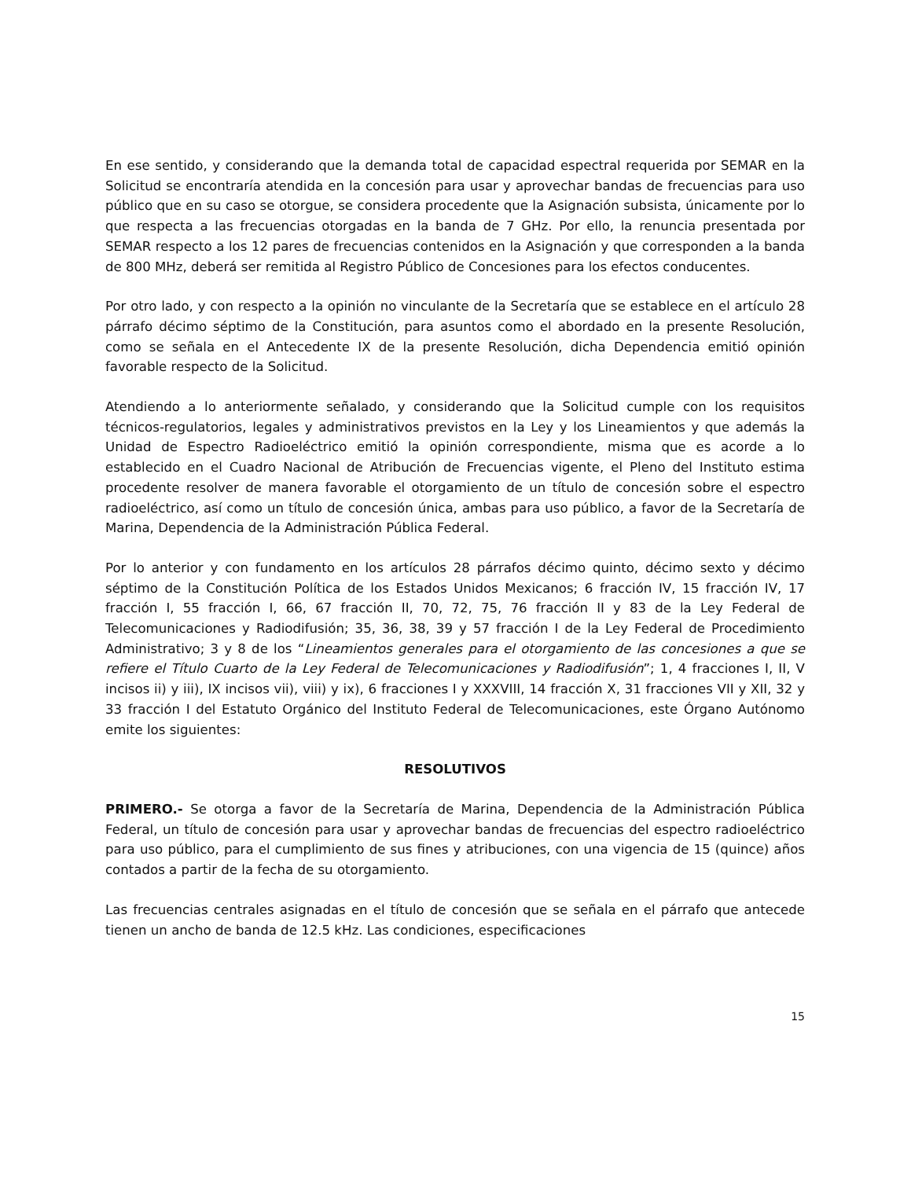En ese sentido, y considerando que la demanda total de capacidad espectral requerida por SEMAR en la Solicitud se encontraría atendida en la concesión para usar y aprovechar bandas de frecuencias para uso público que en su caso se otorgue, se considera procedente que la Asignación subsista, únicamente por lo que respecta a las frecuencias otorgadas en la banda de 7 GHz. Por ello, la renuncia presentada por SEMAR respecto a los 12 pares de frecuencias contenidos en la Asignación y que corresponden a la banda de 800 MHz, deberá ser remitida al Registro Público de Concesiones para los efectos conducentes.
Por otro lado, y con respecto a la opinión no vinculante de la Secretaría que se establece en el artículo 28 párrafo décimo séptimo de la Constitución, para asuntos como el abordado en la presente Resolución, como se señala en el Antecedente IX de la presente Resolución, dicha Dependencia emitió opinión favorable respecto de la Solicitud.
Atendiendo a lo anteriormente señalado, y considerando que la Solicitud cumple con los requisitos técnicos-regulatorios, legales y administrativos previstos en la Ley y los Lineamientos y que además la Unidad de Espectro Radioeléctrico emitió la opinión correspondiente, misma que es acorde a lo establecido en el Cuadro Nacional de Atribución de Frecuencias vigente, el Pleno del Instituto estima procedente resolver de manera favorable el otorgamiento de un título de concesión sobre el espectro radioeléctrico, así como un título de concesión única, ambas para uso público, a favor de la Secretaría de Marina, Dependencia de la Administración Pública Federal.
Por lo anterior y con fundamento en los artículos 28 párrafos décimo quinto, décimo sexto y décimo séptimo de la Constitución Política de los Estados Unidos Mexicanos; 6 fracción IV, 15 fracción IV, 17 fracción I, 55 fracción I, 66, 67 fracción II, 70, 72, 75, 76 fracción II y 83 de la Ley Federal de Telecomunicaciones y Radiodifusión; 35, 36, 38, 39 y 57 fracción I de la Ley Federal de Procedimiento Administrativo; 3 y 8 de los “Lineamientos generales para el otorgamiento de las concesiones a que se refiere el Título Cuarto de la Ley Federal de Telecomunicaciones y Radiodifusión”; 1, 4 fracciones I, II, V incisos ii) y iii), IX incisos vii), viii) y ix), 6 fracciones I y XXXVIII, 14 fracción X, 31 fracciones VII y XII, 32 y 33 fracción I del Estatuto Orgánico del Instituto Federal de Telecomunicaciones, este Órgano Autónomo emite los siguientes:
RESOLUTIVOS
PRIMERO.- Se otorga a favor de la Secretaría de Marina, Dependencia de la Administración Pública Federal, un título de concesión para usar y aprovechar bandas de frecuencias del espectro radioeléctrico para uso público, para el cumplimiento de sus fines y atribuciones, con una vigencia de 15 (quince) años contados a partir de la fecha de su otorgamiento.
Las frecuencias centrales asignadas en el título de concesión que se señala en el párrafo que antecede tienen un ancho de banda de 12.5 kHz. Las condiciones, especificaciones
15